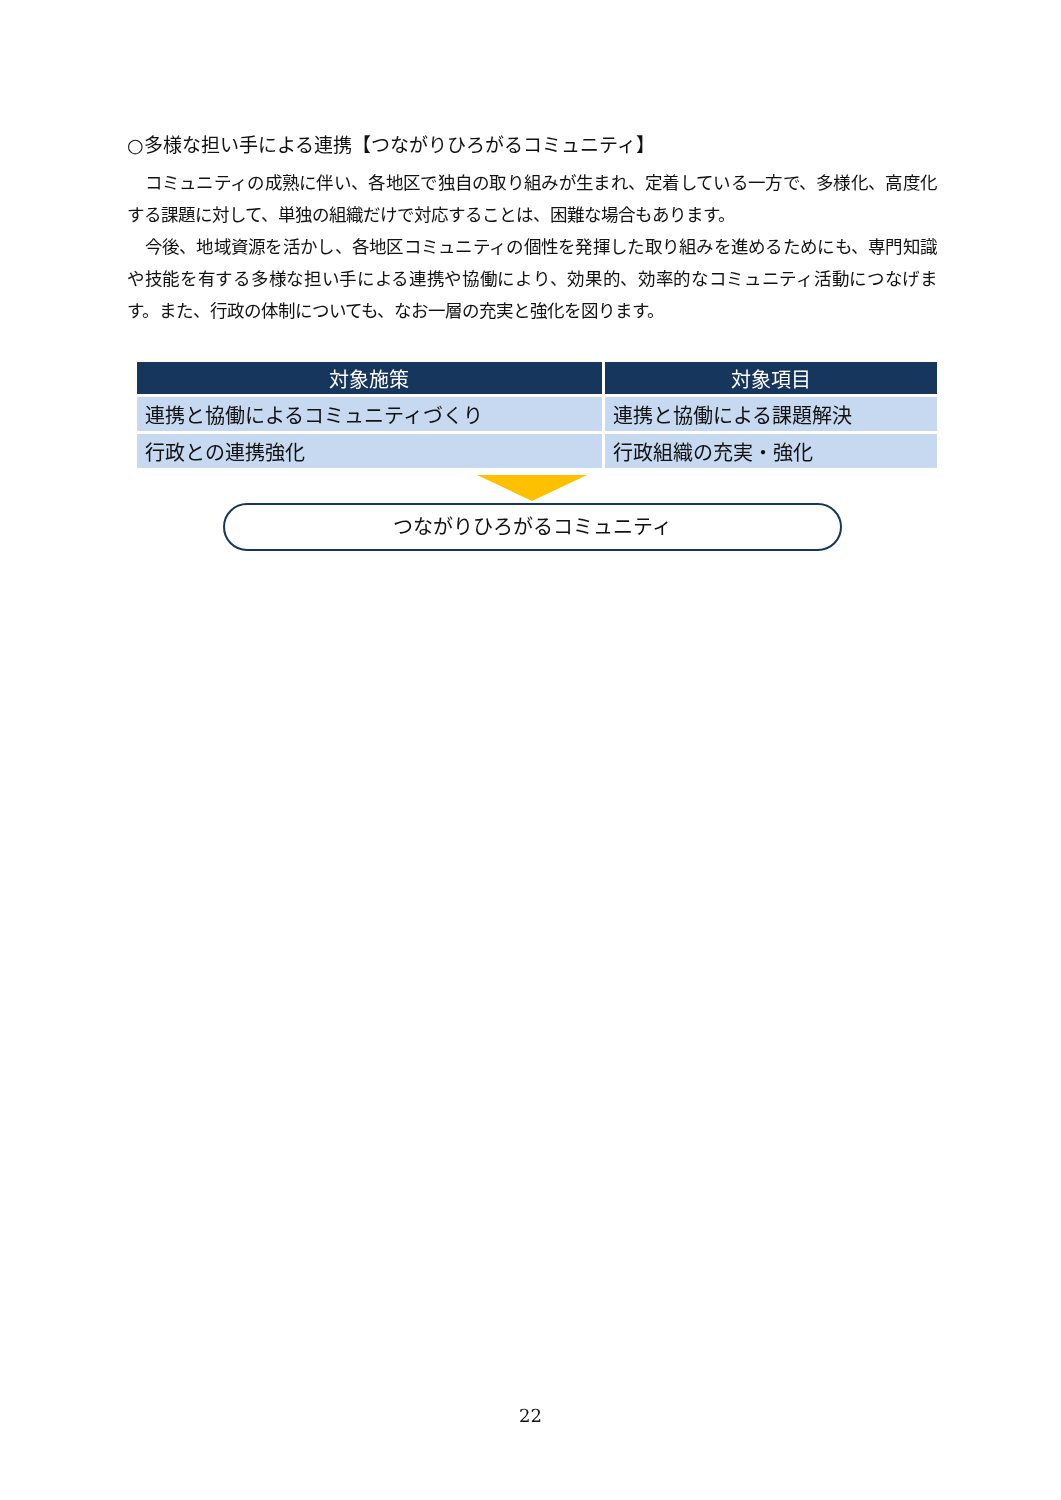○多様な担い手による連携【つながりひろがるコミュニティ】
コミュニティの成熟に伴い、各地区で独自の取り組みが生まれ、定着している一方で、多様化、高度化する課題に対して、単独の組織だけで対応することは、困難な場合もあります。
今後、地域資源を活かし、各地区コミュニティの個性を発揮した取り組みを進めるためにも、専門知識や技能を有する多様な担い手による連携や協働により、効果的、効率的なコミュニティ活動につなげます。また、行政の体制についても、なお一層の充実と強化を図ります。
| 対象施策 | 対象項目 |
| --- | --- |
| 連携と協働によるコミュニティづくり | 連携と協働による課題解決 |
| 行政との連携強化 | 行政組織の充実・強化 |
つながりひろがるコミュニティ
22